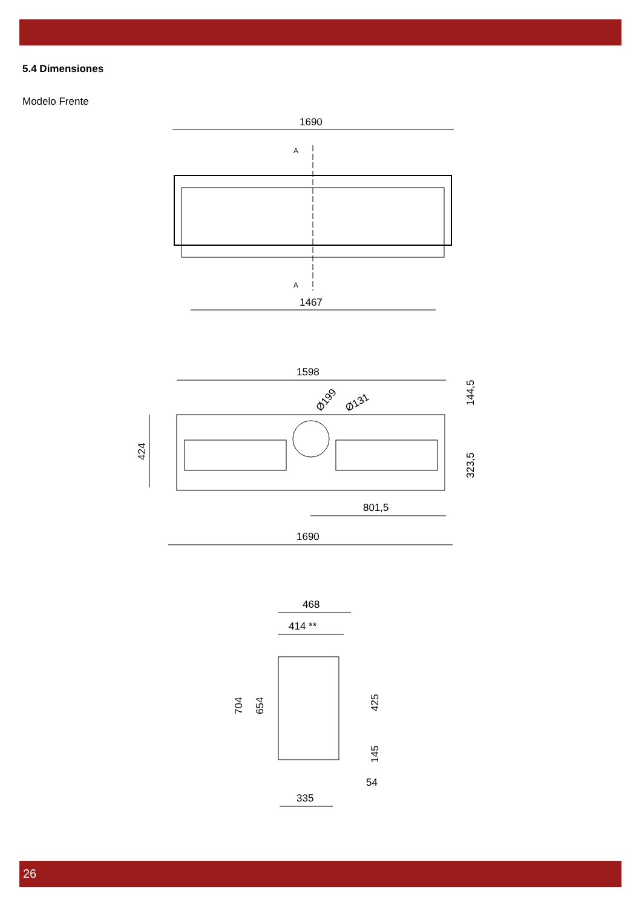5.4 Dimensiones
Modelo Frente
1690
A
A
1467
1598
Ø199
Ø131
144,5
424
323,5
801,5
1690
468
414 **
704
654
425
145
54
335
26